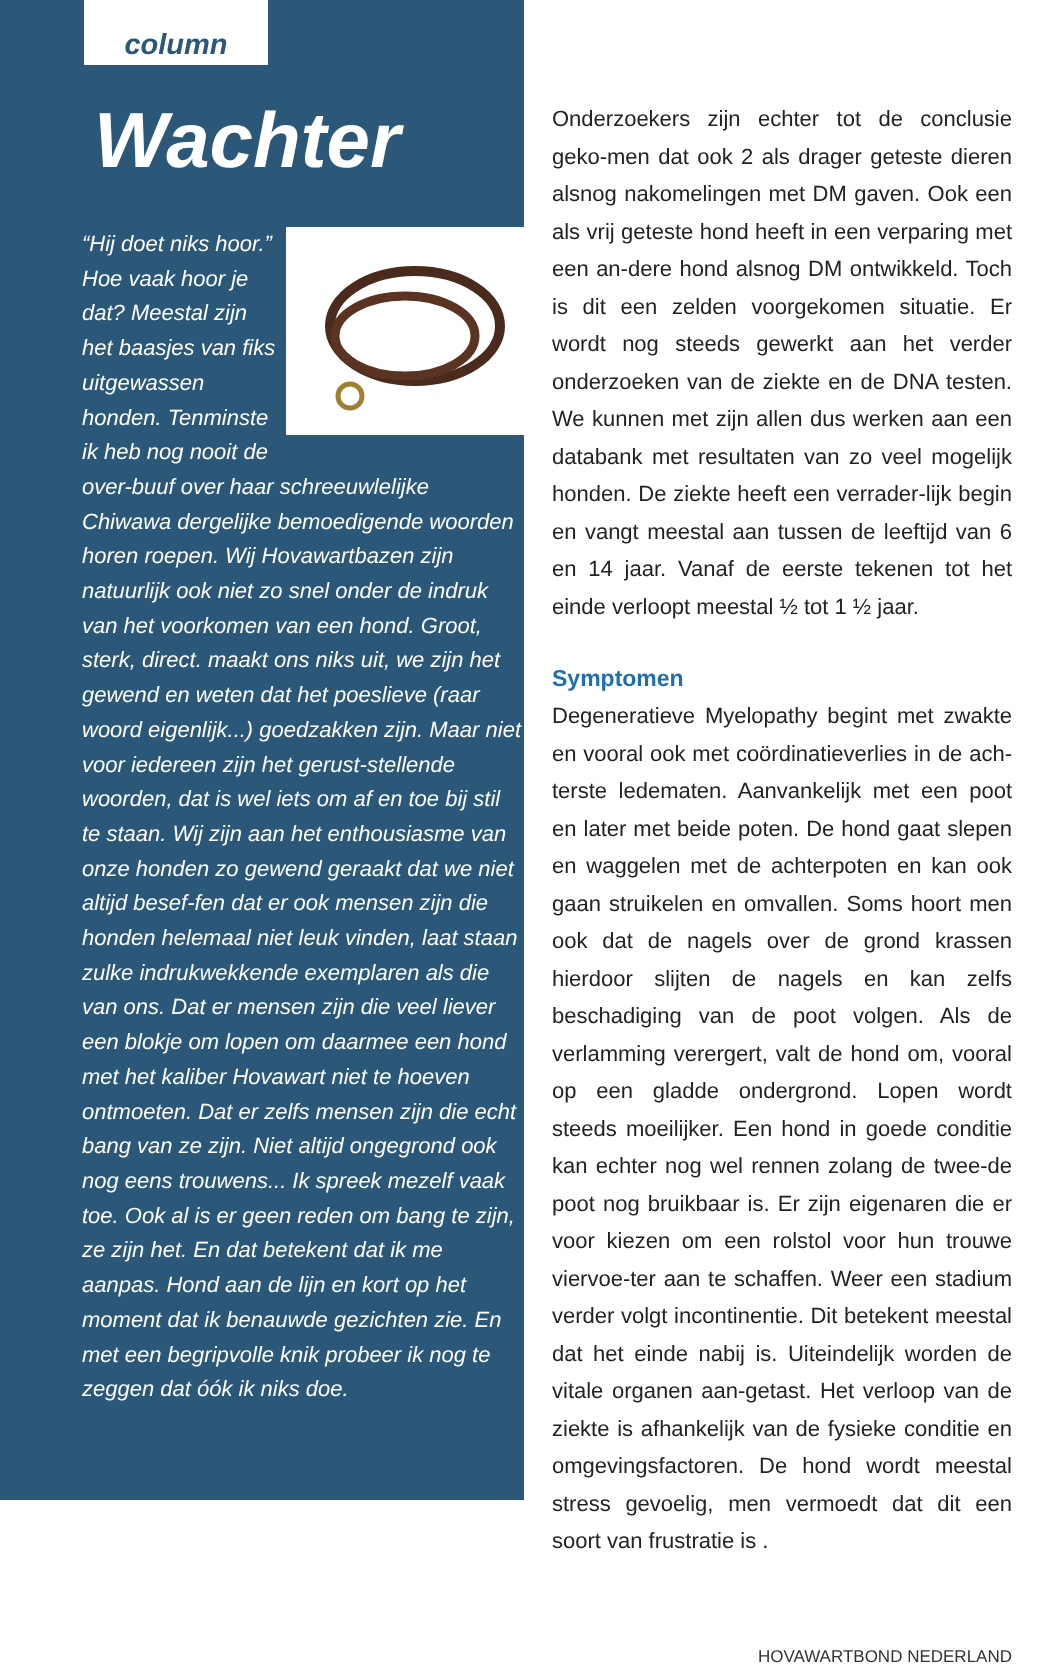column
Wachter
“Hij doet niks hoor.” Hoe vaak hoor je dat? Meestal zijn het baasjes van fiks uitgewassen honden. Tenminste ik heb nog nooit de over-buuf over haar schreeuwlelijke Chiwawa dergelijke bemoedigende woorden horen roepen. Wij Hovawartbazen zijn natuurlijk ook niet zo snel onder de indruk van het voorkomen van een hond. Groot, sterk, direct. maakt ons niks uit, we zijn het gewend en weten dat het poeslieve (raar woord eigenlijk...) goedzakken zijn. Maar niet voor iedereen zijn het gerust-stellende woorden, dat is wel iets om af en toe bij stil te staan. Wij zijn aan het enthousiasme van onze honden zo gewend geraakt dat we niet altijd besef-fen dat er ook mensen zijn die honden helemaal niet leuk vinden, laat staan zulke indrukwekkende exemplaren als die van ons. Dat er mensen zijn die veel liever een blokje om lopen om daarmee een hond met het kaliber Hovawart niet te hoeven ontmoeten. Dat er zelfs mensen zijn die echt bang van ze zijn. Niet altijd ongegrond ook nog eens trouwens... Ik spreek mezelf vaak toe. Ook al is er geen reden om bang te zijn, ze zijn het. En dat betekent dat ik me aanpas. Hond aan de lijn en kort op het moment dat ik benauwde gezichten zie. En met een begripvolle knik probeer ik nog te zeggen dat óók ik niks doe.
Onderzoekers zijn echter tot de conclusie geko-men dat ook 2 als drager geteste dieren alsnog nakomelingen met DM gaven. Ook een als vrij geteste hond heeft in een verparing met een an-dere hond alsnog DM ontwikkeld. Toch is dit een zelden voorgekomen situatie. Er wordt nog steeds gewerkt aan het verder onderzoeken van de ziekte en de DNA testen. We kunnen met zijn allen dus werken aan een databank met resultaten van zo veel mogelijk honden. De ziekte heeft een verrader-lijk begin en vangt meestal aan tussen de leeftijd van 6 en 14 jaar. Vanaf de eerste tekenen tot het einde verloopt meestal ½ tot 1 ½ jaar.
Symptomen
Degeneratieve Myelopathy begint met zwakte en vooral ook met coördinatieverlies in de ach-terste ledematen. Aanvankelijk met een poot en later met beide poten. De hond gaat slepen en waggelen met de achterpoten en kan ook gaan struikelen en omvallen. Soms hoort men ook dat de nagels over de grond krassen hierdoor slijten de nagels en kan zelfs beschadiging van de poot volgen. Als de verlamming verergert, valt de hond om, vooral op een gladde ondergrond. Lopen wordt steeds moeilijker. Een hond in goede conditie kan echter nog wel rennen zolang de twee-de poot nog bruikbaar is. Er zijn eigenaren die er voor kiezen om een rolstol voor hun trouwe viervoe-ter aan te schaffen. Weer een stadium verder volgt incontinentie. Dit betekent meestal dat het einde nabij is. Uiteindelijk worden de vitale organen aan-getast. Het verloop van de ziekte is afhankelijk van de fysieke conditie en omgevingsfactoren. De hond wordt meestal stress gevoelig, men vermoedt dat dit een soort van frustratie is .
HOVAWARTBOND NEDERLAND